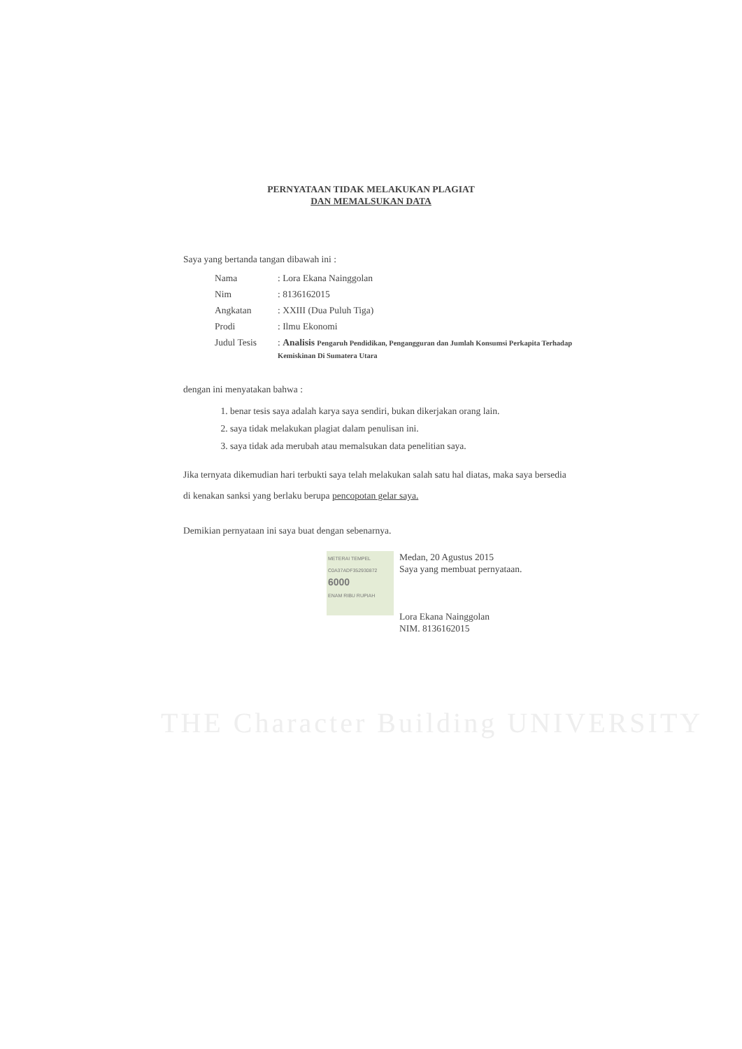PERNYATAAN TIDAK MELAKUKAN PLAGIAT
DAN MEMALSUKAN DATA
Saya yang bertanda tangan dibawah ini :
| Nama | : Lora Ekana Nainggolan |
| Nim | : 8136162015 |
| Angkatan | : XXIII (Dua Puluh Tiga) |
| Prodi | : Ilmu Ekonomi |
| Judul Tesis | : Analisis Pengaruh Pendidikan, Pengangguran dan Jumlah Konsumsi Perkapita Terhadap Kemiskinan Di Sumatera Utara |
dengan ini menyatakan bahwa :
1. benar tesis saya adalah karya saya sendiri, bukan dikerjakan orang lain.
2. saya tidak melakukan plagiat dalam penulisan ini.
3. saya tidak ada merubah atau memalsukan data penelitian saya.
Jika ternyata dikemudian hari terbukti saya telah melakukan salah satu hal diatas, maka saya bersedia di kenakan sanksi yang berlaku berupa pencopotan gelar saya.
Demikian pernyataan ini saya buat dengan sebenarnya.
METERAI TEMPEL
C0A37ADF352930872
6000
ENAM RIBU RUPIAH Medan, 20 Agustus 2015
Saya yang membuat pernyataan.
Lora Ekana Nainggolan
NIM. 8136162015
THE Character Building UNIVERSITY